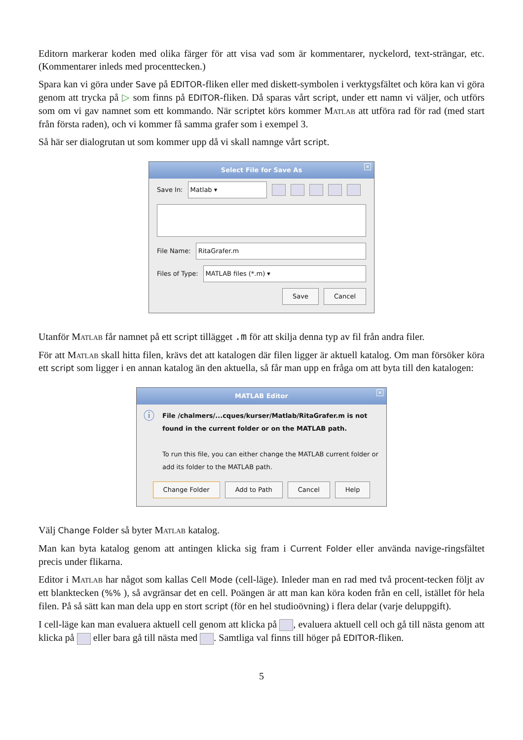Editorn markerar koden med olika färger för att visa vad som är kommentarer, nyckelord, text-strängar, etc. (Kommentarer inleds med procenttecken.)
Spara kan vi göra under Save på EDITOR-fliken eller med diskett-symbolen i verktygsfältet och köra kan vi göra genom att trycka på ▷ som finns på EDITOR-fliken. Då sparas vårt script, under ett namn vi väljer, och utförs som om vi gav namnet som ett kommando. När scriptet körs kommer Matlab att utföra rad för rad (med start från första raden), och vi kommer få samma grafer som i exempel 3.
Så här ser dialogrutan ut som kommer upp då vi skall namnge vårt script.
Select File for Save As ×
Save In:
Matlab ▾
File Name:
RitaGrafer.m
Files of Type:
MATLAB files (*.m) ▾
Save Cancel
Utanför Matlab får namnet på ett script tillägget .m för att skilja denna typ av fil från andra filer.
För att Matlab skall hitta filen, krävs det att katalogen där filen ligger är aktuell katalog. Om man försöker köra ett script som ligger i en annan katalog än den aktuella, så får man upp en fråga om att byta till den katalogen:
MATLAB Editor ×
ⓘ
File /chalmers/...cques/kurser/Matlab/RitaGrafer.m is not found in the current folder or on the MATLAB path.
To run this file, you can either change the MATLAB current folder or add its folder to the MATLAB path.
Change Folder Add to Path Cancel Help
Välj Change Folder så byter Matlab katalog.
Man kan byta katalog genom att antingen klicka sig fram i Current Folder eller använda navige-ringsfältet precis under flikarna.
Editor i Matlab har något som kallas Cell Mode (cell-läge). Inleder man en rad med två procent-tecken följt av ett blanktecken (%% ), så avgränsar det en cell. Poängen är att man kan köra koden från en cell, istället för hela filen. På så sätt kan man dela upp en stort script (för en hel studioövning) i flera delar (varje deluppgift).
I cell-läge kan man evaluera aktuell cell genom att klicka på , evaluera aktuell cell och gå till nästa genom att klicka på eller bara gå till nästa med . Samtliga val finns till höger på EDITOR-fliken.
5